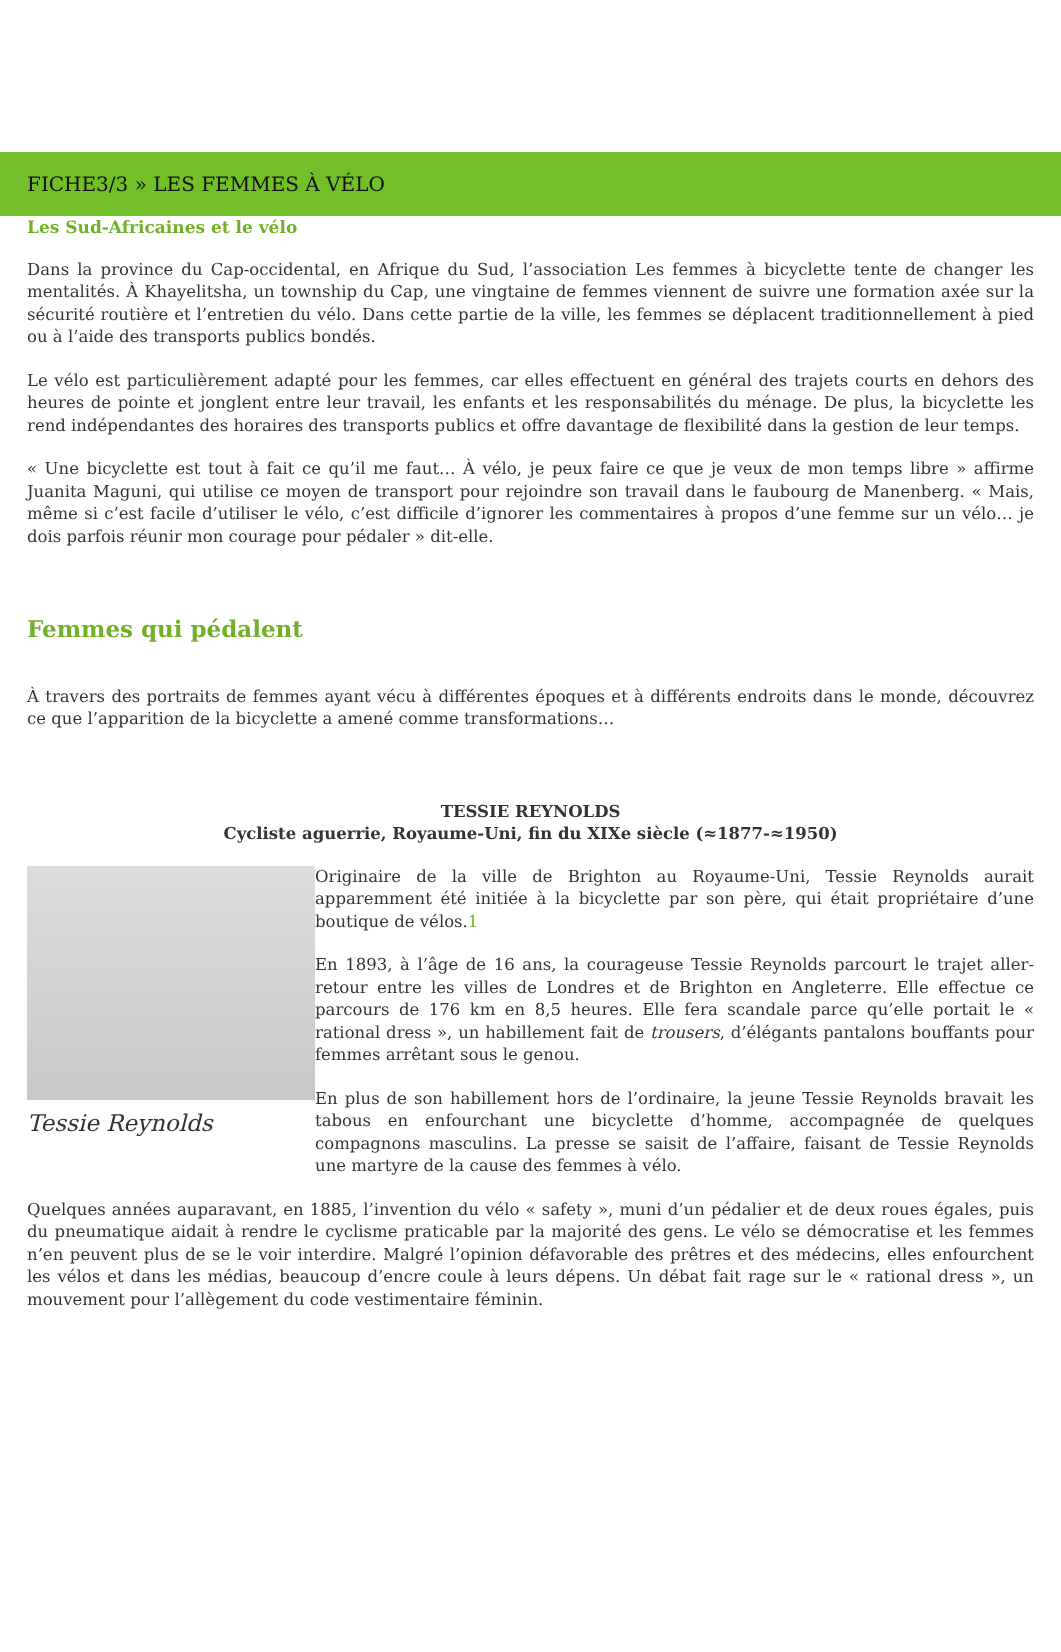FICHE3/3 » LES FEMMES À VÉLO
Les Sud-Africaines et le vélo
Dans la province du Cap-occidental, en Afrique du Sud, l’association Les femmes à bicyclette tente de changer les mentalités. À Khayelitsha, un township du Cap, une vingtaine de femmes viennent de suivre une formation axée sur la sécurité routière et l’entretien du vélo. Dans cette partie de la ville, les femmes se déplacent traditionnellement à pied ou à l’aide des transports publics bondés.
Le vélo est particulièrement adapté pour les femmes, car elles effectuent en général des trajets courts en dehors des heures de pointe et jonglent entre leur travail, les enfants et les responsabilités du ménage. De plus, la bicyclette les rend indépendantes des horaires des transports publics et offre davantage de flexibilité dans la gestion de leur temps.
« Une bicyclette est tout à fait ce qu’il me faut… À vélo, je peux faire ce que je veux de mon temps libre » affirme Juanita Maguni, qui utilise ce moyen de transport pour rejoindre son travail dans le faubourg de Manenberg. « Mais, même si c’est facile d’utiliser le vélo, c’est difficile d’ignorer les commentaires à propos d’une femme sur un vélo… je dois parfois réunir mon courage pour pédaler » dit-elle.
Femmes qui pédalent
À travers des portraits de femmes ayant vécu à différentes époques et à différents endroits dans le monde, découvrez ce que l’apparition de la bicyclette a amené comme transformations…
TESSIE REYNOLDS
Cycliste aguerrie, Royaume-Uni, fin du XIXe siècle (≈1877-≈1950)
Tessie Reynolds
Originaire de la ville de Brighton au Royaume-Uni, Tessie Reynolds aurait apparemment été initiée à la bicyclette par son père, qui était propriétaire d’une boutique de vélos.1
En 1893, à l’âge de 16 ans, la courageuse Tessie Reynolds parcourt le trajet aller-retour entre les villes de Londres et de Brighton en Angleterre. Elle effectue ce parcours de 176 km en 8,5 heures. Elle fera scandale parce qu’elle portait le « rational dress », un habillement fait de trousers, d’élégants pantalons bouffants pour femmes arrêtant sous le genou.
En plus de son habillement hors de l’ordinaire, la jeune Tessie Reynolds bravait les tabous en enfourchant une bicyclette d’homme, accompagnée de quelques compagnons masculins. La presse se saisit de l’affaire, faisant de Tessie Reynolds une martyre de la cause des femmes à vélo.
Quelques années auparavant, en 1885, l’invention du vélo « safety », muni d’un pédalier et de deux roues égales, puis du pneumatique aidait à rendre le cyclisme praticable par la majorité des gens. Le vélo se démocratise et les femmes n’en peuvent plus de se le voir interdire. Malgré l’opinion défavorable des prêtres et des médecins, elles enfourchent les vélos et dans les médias, beaucoup d’encre coule à leurs dépens. Un débat fait rage sur le « rational dress », un mouvement pour l’allègement du code vestimentaire féminin.